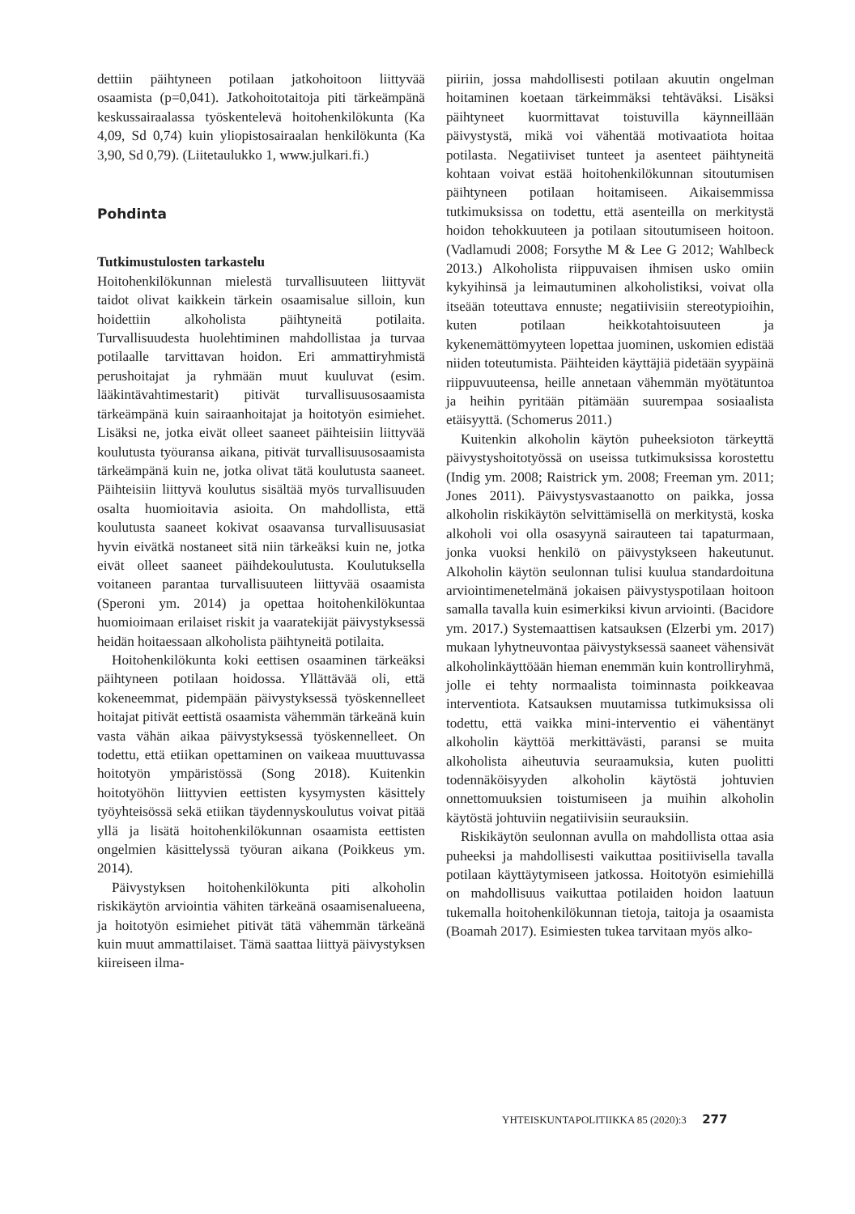dettiin päihtyneen potilaan jatkohoitoon liittyvää osaamista (p=0,041). Jatkohoitotaitoja piti tärkeämpänä keskussairaalassa työskentelevä hoitohenkilökunta (Ka 4,09, Sd 0,74) kuin yliopistosairaalan henkilökunta (Ka 3,90, Sd 0,79). (Liitetaulukko 1, www.julkari.fi.)
Pohdinta
Tutkimustulosten tarkastelu
Hoitohenkilökunnan mielestä turvallisuuteen liittyvät taidot olivat kaikkein tärkein osaamisalue silloin, kun hoidettiin alkoholista päihtyneitä potilaita. Turvallisuudesta huolehtiminen mahdollistaa ja turvaa potilaalle tarvittavan hoidon. Eri ammattiryhmistä perushoitajat ja ryhmään muut kuuluvat (esim. lääkintävahtimestarit) pitivät turvallisuusosaamista tärkeämpänä kuin sairaanhoitajat ja hoitotyön esimiehet. Lisäksi ne, jotka eivät olleet saaneet päihteisiin liittyvää koulutusta työuransa aikana, pitivät turvallisuusosaamista tärkeämpänä kuin ne, jotka olivat tätä koulutusta saaneet. Päihteisiin liittyvä koulutus sisältää myös turvallisuuden osalta huomioitavia asioita. On mahdollista, että koulutusta saaneet kokivat osaavansa turvallisuusasiat hyvin eivätkä nostaneet sitä niin tärkeäksi kuin ne, jotka eivät olleet saaneet päihdekoulutusta. Koulutuksella voitaneen parantaa turvallisuuteen liittyvää osaamista (Speroni ym. 2014) ja opettaa hoitohenkilökuntaa huomioimaan erilaiset riskit ja vaaratekijät päivystyksessä heidän hoitaessaan alkoholista päihtyneitä potilaita.
Hoitohenkilökunta koki eettisen osaaminen tärkeäksi päihtyneen potilaan hoidossa. Yllättävää oli, että kokeneemmat, pidempään päivystyksessä työskennelleet hoitajat pitivät eettistä osaamista vähemmän tärkeänä kuin vasta vähän aikaa päivystyksessä työskennelleet. On todettu, että etiikan opettaminen on vaikeaa muuttuvassa hoitotyön ympäristössä (Song 2018). Kuitenkin hoitotyöhön liittyvien eettisten kysymysten käsittely työyhteisössä sekä etiikan täydennyskoulutus voivat pitää yllä ja lisätä hoitohenkilökunnan osaamista eettisten ongelmien käsittelyssä työuran aikana (Poikkeus ym. 2014).
Päivystyksen hoitohenkilökunta piti alkoholin riskikäytön arviointia vähiten tärkeänä osaamisenalueena, ja hoitotyön esimiehet pitivät tätä vähemmän tärkeänä kuin muut ammattilaiset. Tämä saattaa liittyä päivystyksen kiireiseen ilma-
piiriin, jossa mahdollisesti potilaan akuutin ongelman hoitaminen koetaan tärkeimmäksi tehtäväksi. Lisäksi päihtyneet kuormittavat toistuvilla käynneillään päivystystä, mikä voi vähentää motivaatiota hoitaa potilasta. Negatiiviset tunteet ja asenteet päihtyneitä kohtaan voivat estää hoitohenkilökunnan sitoutumisen päihtyneen potilaan hoitamiseen. Aikaisemmissa tutkimuksissa on todettu, että asenteilla on merkitystä hoidon tehokkuuteen ja potilaan sitoutumiseen hoitoon. (Vadlamudi 2008; Forsythe M & Lee G 2012; Wahlbeck 2013.) Alkoholista riippuvaisen ihmisen usko omiin kykyihinsä ja leimautuminen alkoholistiksi, voivat olla itseään toteuttava ennuste; negatiivisiin stereotypioihin, kuten potilaan heikkotahtoisuuteen ja kykenemättömyyteen lopettaa juominen, uskomien edistää niiden toteutumista. Päihteiden käyttäjiä pidetään syypäinä riippuvuuteensa, heille annetaan vähemmän myötätuntoa ja heihin pyritään pitämään suurempaa sosiaalista etäisyyttä. (Schomerus 2011.)
Kuitenkin alkoholin käytön puheeksioton tärkeyttä päivystyshoitotyössä on useissa tutkimuksissa korostettu (Indig ym. 2008; Raistrick ym. 2008; Freeman ym. 2011; Jones 2011). Päivystysvastaanotto on paikka, jossa alkoholin riskikäytön selvittämisellä on merkitystä, koska alkoholi voi olla osasyynä sairauteen tai tapaturmaan, jonka vuoksi henkilö on päivystykseen hakeutunut. Alkoholin käytön seulonnan tulisi kuulua standardoituna arviointimenetelmänä jokaisen päivystyspotilaan hoitoon samalla tavalla kuin esimerkiksi kivun arviointi. (Bacidore ym. 2017.) Systemaattisen katsauksen (Elzerbi ym. 2017) mukaan lyhytneuvontaa päivystyksessä saaneet vähensivät alkoholinkäyttöään hieman enemmän kuin kontrolliryhmä, jolle ei tehty normaalista toiminnasta poikkeavaa interventiota. Katsauksen muutamissa tutkimuksissa oli todettu, että vaikka mini-interventio ei vähentänyt alkoholin käyttöä merkittävästi, paransi se muita alkoholista aiheutuvia seuraamuksia, kuten puolitti todennäköisyyden alkoholin käytöstä johtuvien onnettomuuksien toistumiseen ja muihin alkoholin käytöstä johtuviin negatiivisiin seurauksiin.
Riskikäytön seulonnan avulla on mahdollista ottaa asia puheeksi ja mahdollisesti vaikuttaa positiivisella tavalla potilaan käyttäytymiseen jatkossa. Hoitotyön esimiehillä on mahdollisuus vaikuttaa potilaiden hoidon laatuun tukemalla hoitohenkilökunnan tietoja, taitoja ja osaamista (Boamah 2017). Esimiesten tukea tarvitaan myös alko-
YHTEISKUNTAPOLITIIKKA 85 (2020):3 277